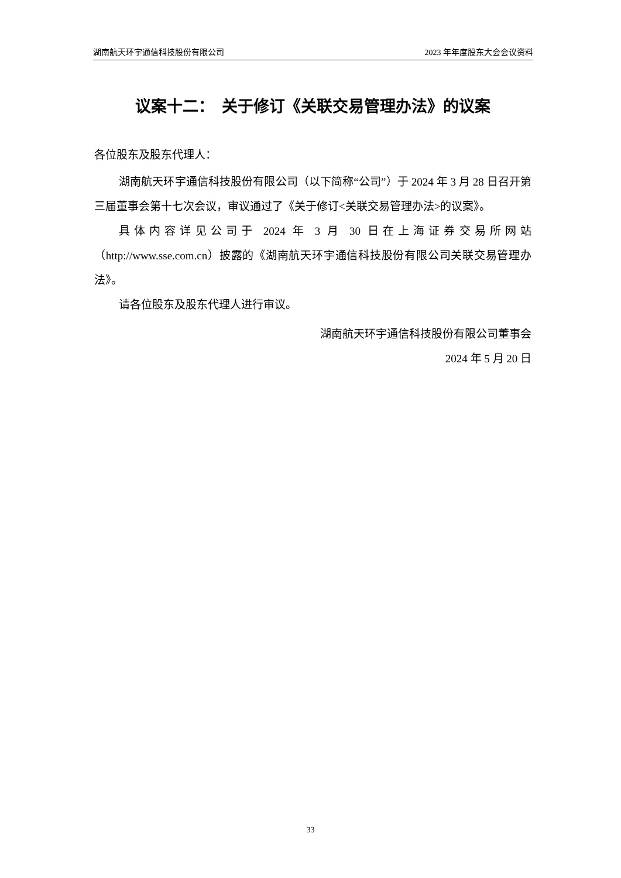湖南航天环宇通信科技股份有限公司 2023 年年度股东大会会议资料
议案十二： 关于修订《关联交易管理办法》的议案
各位股东及股东代理人：
湖南航天环宇通信科技股份有限公司（以下简称“公司”）于 2024 年 3 月 28 日召开第三届董事会第十七次会议，审议通过了《关于修订<关联交易管理办法>的议案》。
具体内容详见公司于 2024 年 3 月 30 日在上海证券交易所网站（http://www.sse.com.cn）披露的《湖南航天环宇通信科技股份有限公司关联交易管理办法》。
请各位股东及股东代理人进行审议。
湖南航天环宇通信科技股份有限公司董事会
2024 年 5 月 20 日
33